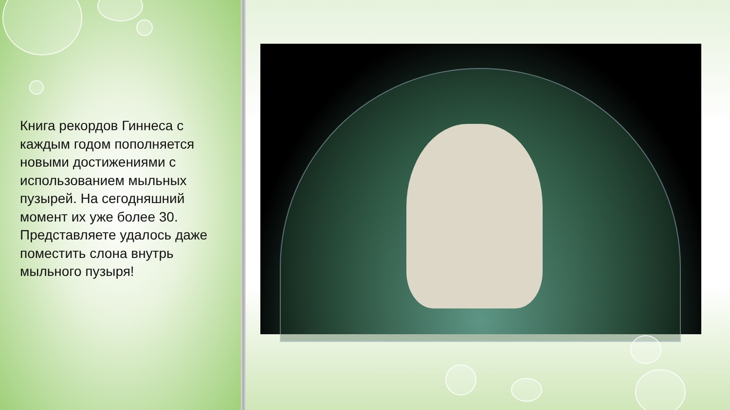Книга рекордов Гиннеса с каждым годом пополняется новыми достижениями с использованием мыльных пузырей. На сегодняшний момент их уже более 30. Представляете удалось даже поместить слона внутрь мыльного пузыря!